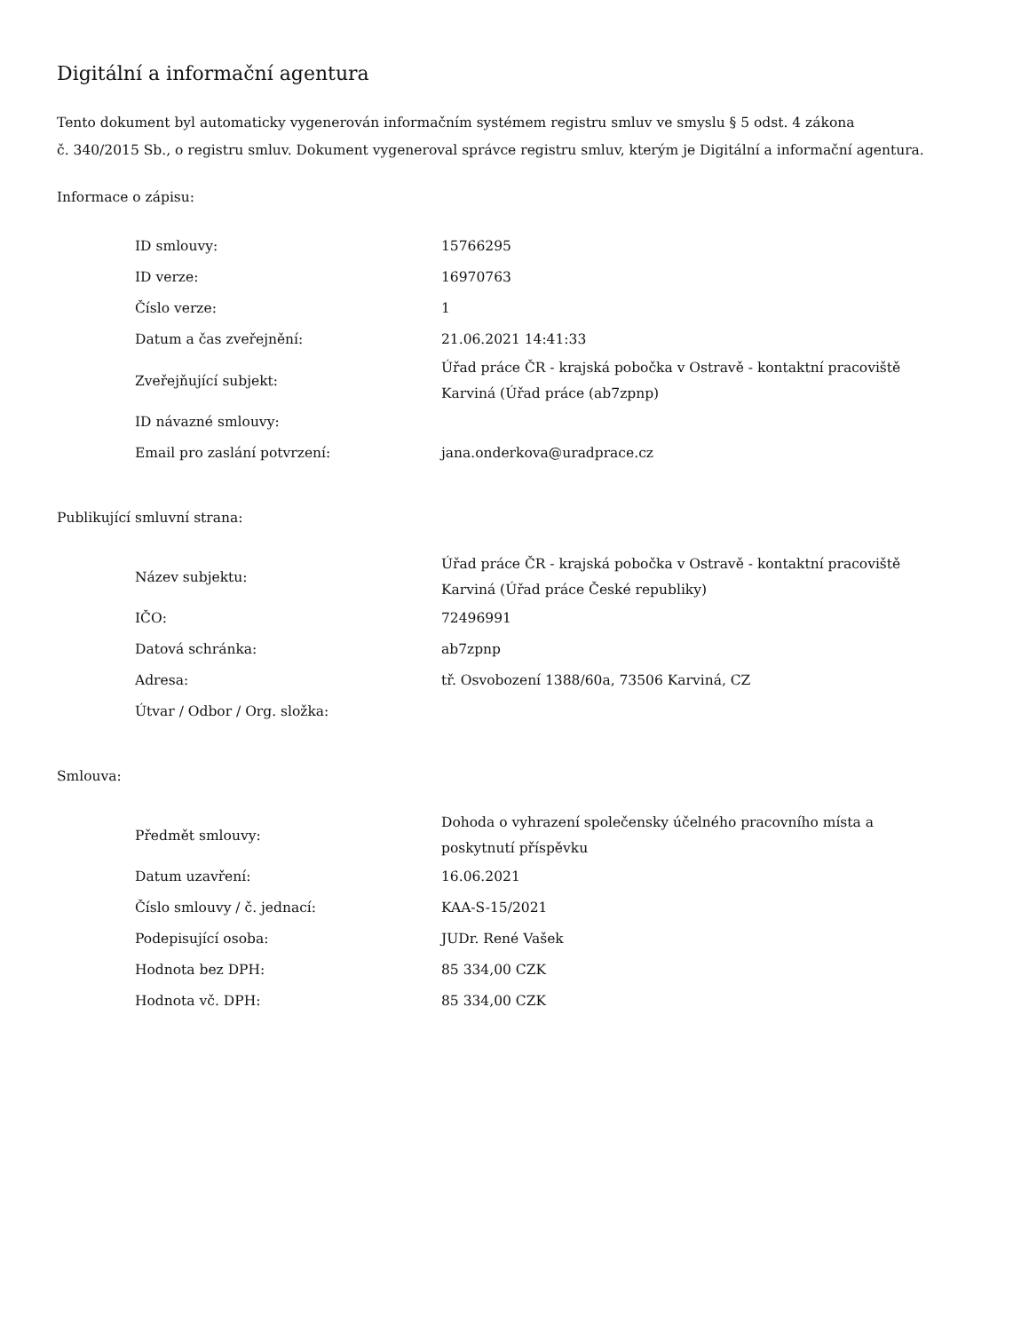Digitální a informační agentura
Tento dokument byl automaticky vygenerován informačním systémem registru smluv ve smyslu § 5 odst. 4 zákona
č. 340/2015 Sb., o registru smluv. Dokument vygeneroval správce registru smluv, kterým je Digitální a informační agentura.
Informace o zápisu:
| ID smlouvy: | 15766295 |
| ID verze: | 16970763 |
| Číslo verze: | 1 |
| Datum a čas zveřejnění: | 21.06.2021 14:41:33 |
| Zveřejňující subjekt: | Úřad práce ČR - krajská pobočka v Ostravě - kontaktní pracoviště Karviná (Úřad práce (ab7zpnp) |
| ID návazné smlouvy: | |
| Email pro zaslání potvrzení: | jana.onderkova@uradprace.cz |
Publikující smluvní strana:
| Název subjektu: | Úřad práce ČR - krajská pobočka v Ostravě - kontaktní pracoviště Karviná (Úřad práce České republiky) |
| IČO: | 72496991 |
| Datová schránka: | ab7zpnp |
| Adresa: | tř. Osvobození 1388/60a, 73506 Karviná, CZ |
| Útvar / Odbor / Org. složka: | |
Smlouva:
| Předmět smlouvy: | Dohoda o vyhrazení společensky účelného pracovního místa a poskytnutí příspěvku |
| Datum uzavření: | 16.06.2021 |
| Číslo smlouvy / č. jednací: | KAA-S-15/2021 |
| Podepisující osoba: | JUDr. René Vašek |
| Hodnota bez DPH: | 85 334,00 CZK |
| Hodnota vč. DPH: | 85 334,00 CZK |